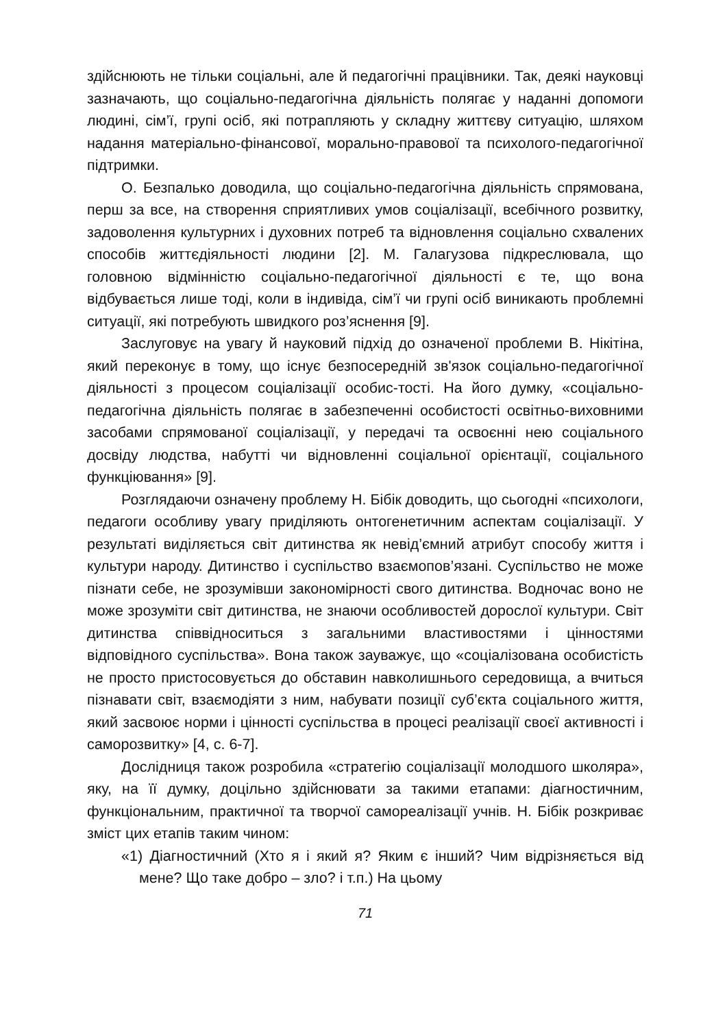здійснюють не тільки соціальні, але й педагогічні працівники. Так, деякі науковці зазначають, що соціально-педагогічна діяльність полягає у наданні допомоги людині, сім’ї, групі осіб, які потрапляють у складну життєву ситуацію, шляхом надання матеріально-фінансової, морально-правової та психолого-педагогічної підтримки.
О. Безпалько доводила, що соціально-педагогічна діяльність спрямована, перш за все, на створення сприятливих умов соціалізації, всебічного розвитку, задоволення культурних і духовних потреб та відновлення соціально схвалених способів життєдіяльності людини [2]. М. Галагузова підкреслювала, що головною відмінністю соціально-педагогічної діяльності є те, що вона відбувається лише тоді, коли в індивіда, сім’ї чи групі осіб виникають проблемні ситуації, які потребують швидкого роз’яснення [9].
Заслуговує на увагу й науковий підхід до означеної проблеми В. Нікітіна, який переконує в тому, що існує безпосередній зв'язок соціально-педагогічної діяльності з процесом соціалізації особис-тості. На його думку, «соціально-педагогічна діяльність полягає в забезпеченні особистості освітньо-виховними засобами спрямованої соціалізації, у передачі та освоєнні нею соціального досвіду людства, набутті чи відновленні соціальної орієнтації, соціального функціювання» [9].
Розглядаючи означену проблему Н. Бібік доводить, що сьогодні «психологи, педагоги особливу увагу приділяють онтогенетичним аспектам соціалізації. У результаті виділяється світ дитинства як невід’ємний атрибут способу життя і культури народу. Дитинство і суспільство взаємопов’язані. Суспільство не може пізнати себе, не зрозумівши закономірності свого дитинства. Водночас воно не може зрозуміти світ дитинства, не знаючи особливостей дорослої культури. Світ дитинства співвідноситься з загальними властивостями і цінностями відповідного суспільства». Вона також зауважує, що «соціалізована особистість не просто пристосовується до обставин навколишнього середовища, а вчиться пізнавати світ, взаємодіяти з ним, набувати позиції суб’єкта соціального життя, який засвоює норми і цінності суспільства в процесі реалізації своєї активності і саморозвитку» [4, с. 6-7].
Дослідниця також розробила «стратегію соціалізації молодшого школяра», яку, на її думку, доцільно здійснювати за такими етапами: діагностичним, функціональним, практичної та творчої самореалізації учнів. Н. Бібік розкриває зміст цих етапів таким чином:
«1) Діагностичний (Хто я і який я? Яким є інший? Чим відрізняється від мене? Що таке добро – зло? і т.п.) На цьому
71